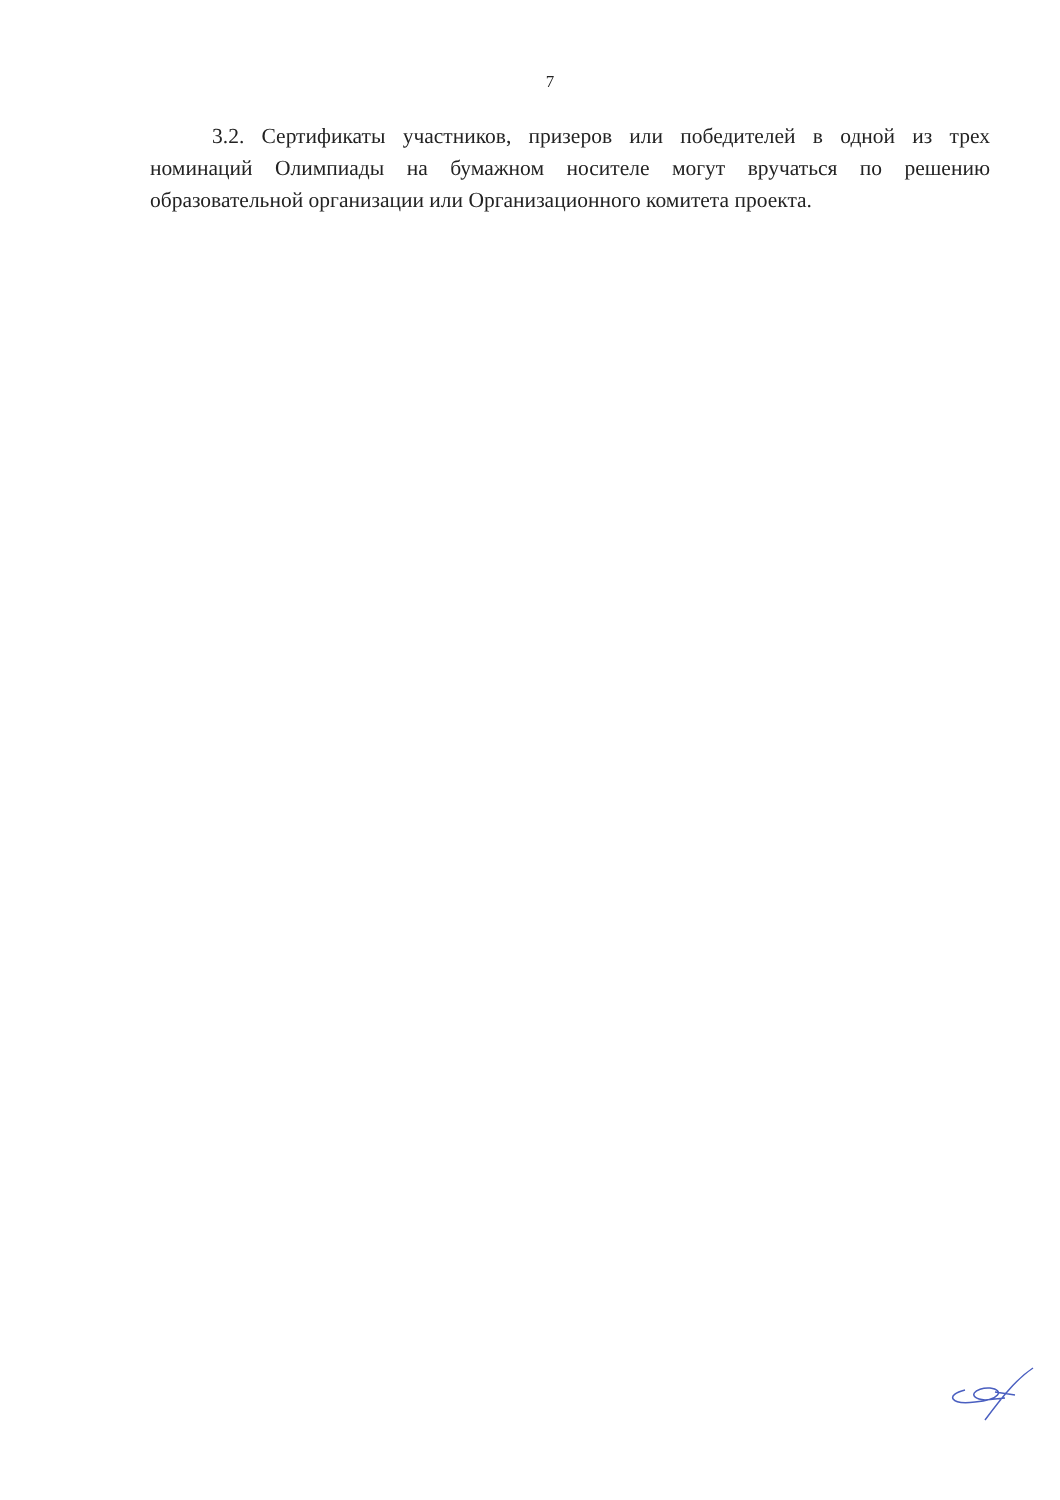7
3.2. Сертификаты участников, призеров или победителей в одной из трех номинаций Олимпиады на бумажном носителе могут вручаться по решению образовательной организации или Организационного комитета проекта.